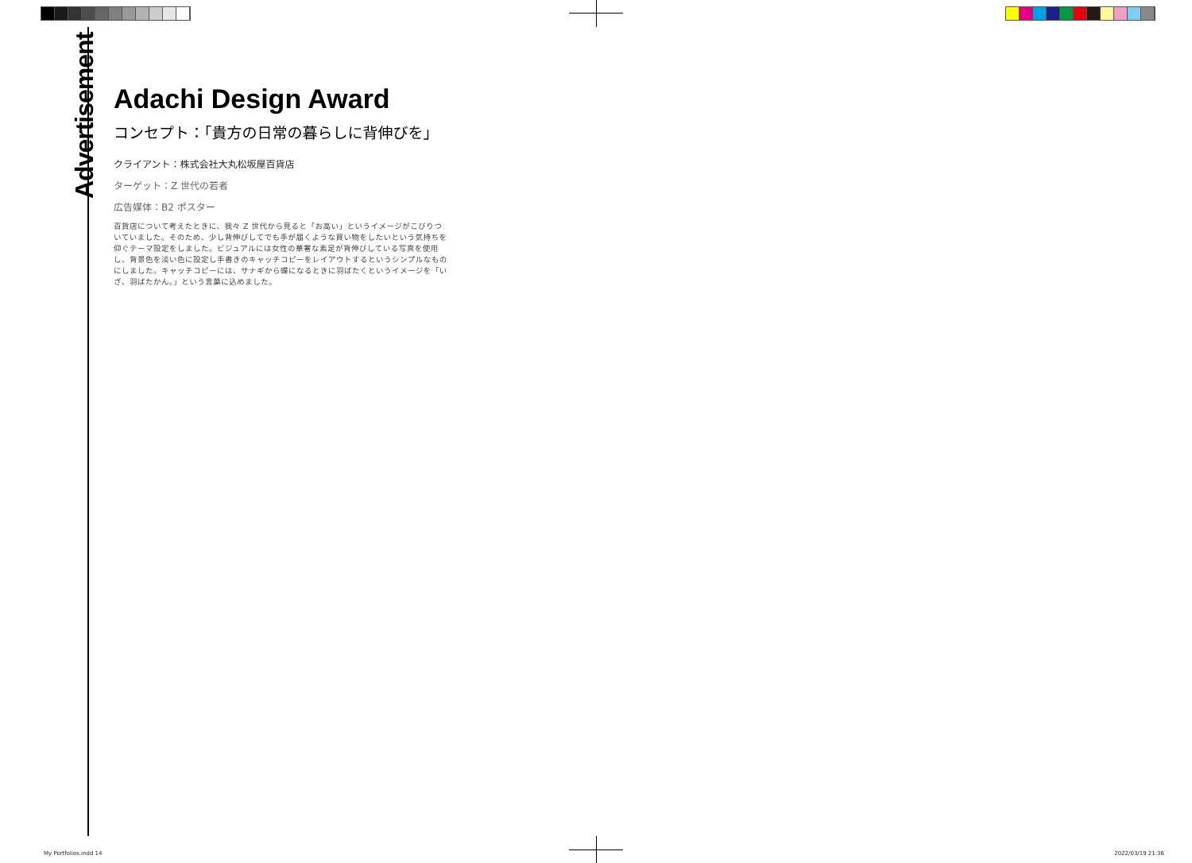Advertisement
Adachi Design Award
コンセプト：「貴方の日常の暮らしに背伸びを」
クライアント：株式会社大丸松坂屋百貨店
ターゲット：Z 世代の若者
広告媒体：B2 ポスター
百貨店について考えたときに、我々 Z 世代から見ると「お高い」というイメージがこびりついていました。そのため、少し背伸びしてでも手が届くような買い物をしたいという気持ちを仰ぐテーマ設定をしました。ビジュアルには女性の華奢な素足が背伸びしている写真を使用し、背景色を淡い色に設定し手書きのキャッチコピーをレイアウトするというシンプルなものにしました。キャッチコピーには、サナギから蝶になるときに羽ばたくというイメージを「いざ、羽ばたかん。」という言葉に込めました。
My Portfolios.indd 14 2022/03/19 21:36